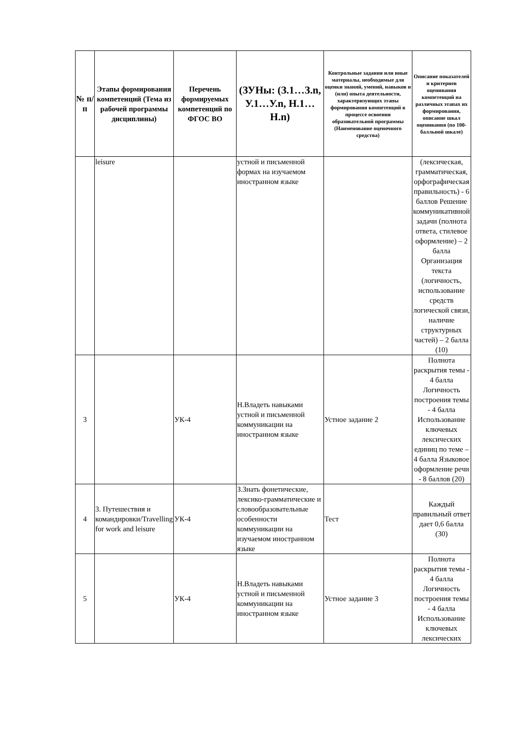| № п/п | Этапы формирования компетенций (Тема из рабочей программы дисциплины) | Перечень формируемых компетенций по ФГОС ВО | (ЗУНы: (З.1…З.n, У.1…У.n, Н.1…Н.n) | Контрольные задания или иные материалы, необходимые для оценки знаний, умений, навыков и (или) опыта деятельности, характеризующих этапы формирования компетенций в процессе освоения образовательной программы (Наименование оценочного средства) | Описание показателей и критериев оценивания компетенций на различных этапах их формирования, описание шкал оценивания (по 100-балльной шкале) |
| --- | --- | --- | --- | --- | --- |
| | leisure | | устной и письменной формах на изучаемом иностранном языке | | (лексическая, грамматическая, орфографическая правильность) - 6 баллов Решение коммуникативной задачи (полнота ответа, стилевое оформление) – 2 балла Организация текста (логичность, использование средств логической связи, наличие структурных частей) – 2 балла (10) |
| 3 | | УК-4 | Н.Владеть навыками устной и письменной коммуникации на иностранном языке | Устное задание 2 | Полнота раскрытия темы - 4 балла Логичность построения темы - 4 балла Использование ключевых лексических единиц по теме – 4 балла Языковое оформление речи - 8 баллов (20) |
| 4 | 3. Путешествия и командировки/Travelling for work and leisure | УК-4 | З.Знать фонетические, лексико-грамматические и словообразовательные особенности коммуникации на изучаемом иностранном языке | Тест | Каждый правильный ответ дает 0,6 балла (30) |
| 5 | | УК-4 | Н.Владеть навыками устной и письменной коммуникации на иностранном языке | Устное задание 3 | Полнота раскрытия темы - 4 балла Логичность построения темы - 4 балла Использование ключевых лексических |